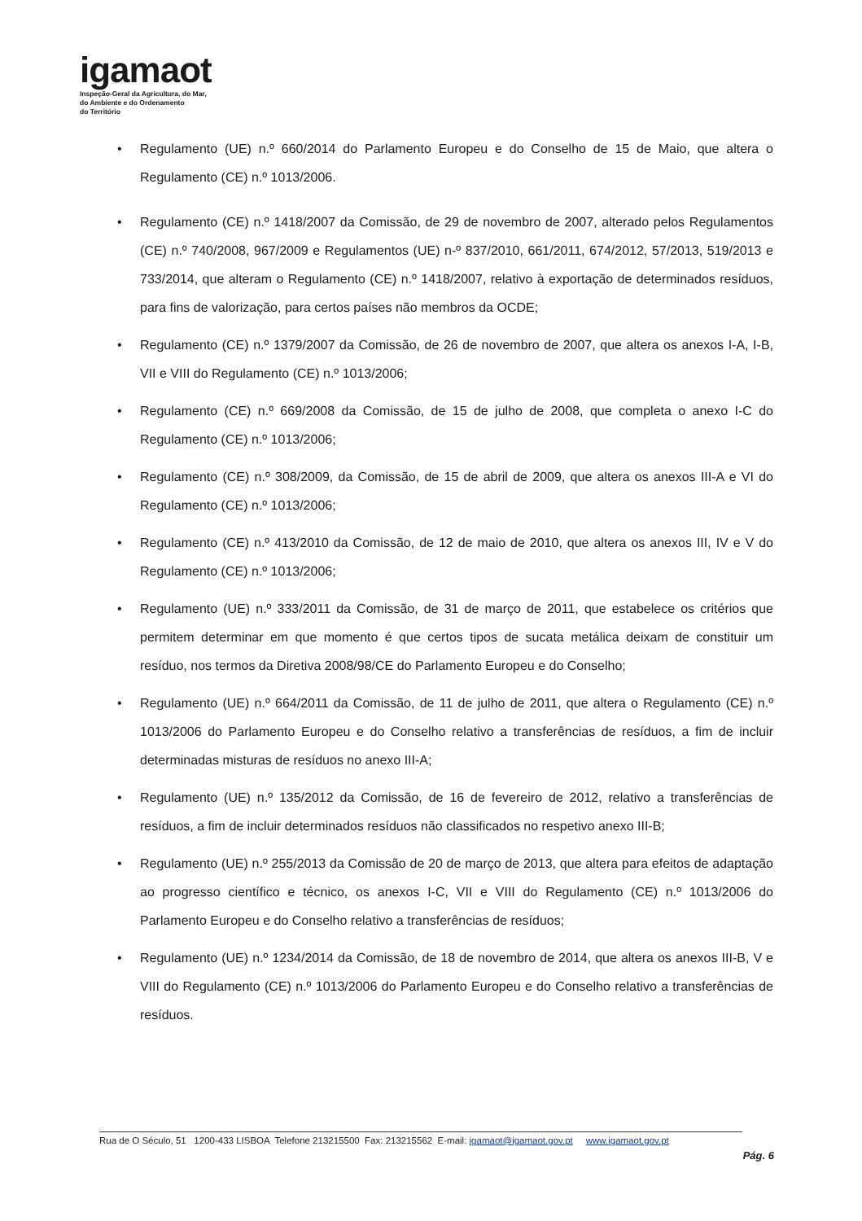igamaot
Inspeção-Geral da Agricultura, do Mar,
do Ambiente e do Ordenamento
do Território
• Regulamento (UE) n.º 660/2014 do Parlamento Europeu e do Conselho de 15 de Maio, que altera o Regulamento (CE) n.º 1013/2006.
• Regulamento (CE) n.º 1418/2007 da Comissão, de 29 de novembro de 2007, alterado pelos Regulamentos (CE) n.º 740/2008, 967/2009 e Regulamentos (UE) n-º 837/2010, 661/2011, 674/2012, 57/2013, 519/2013 e 733/2014, que alteram o Regulamento (CE) n.º 1418/2007, relativo à exportação de determinados resíduos, para fins de valorização, para certos países não membros da OCDE;
• Regulamento (CE) n.º 1379/2007 da Comissão, de 26 de novembro de 2007, que altera os anexos I-A, I-B, VII e VIII do Regulamento (CE) n.º 1013/2006;
• Regulamento (CE) n.º 669/2008 da Comissão, de 15 de julho de 2008, que completa o anexo I-C do Regulamento (CE) n.º 1013/2006;
• Regulamento (CE) n.º 308/2009, da Comissão, de 15 de abril de 2009, que altera os anexos III-A e VI do Regulamento (CE) n.º 1013/2006;
• Regulamento (CE) n.º 413/2010 da Comissão, de 12 de maio de 2010, que altera os anexos III, IV e V do Regulamento (CE) n.º 1013/2006;
• Regulamento (UE) n.º 333/2011 da Comissão, de 31 de março de 2011, que estabelece os critérios que permitem determinar em que momento é que certos tipos de sucata metálica deixam de constituir um resíduo, nos termos da Diretiva 2008/98/CE do Parlamento Europeu e do Conselho;
• Regulamento (UE) n.º 664/2011 da Comissão, de 11 de julho de 2011, que altera o Regulamento (CE) n.º 1013/2006 do Parlamento Europeu e do Conselho relativo a transferências de resíduos, a fim de incluir determinadas misturas de resíduos no anexo III-A;
• Regulamento (UE) n.º 135/2012 da Comissão, de 16 de fevereiro de 2012, relativo a transferências de resíduos, a fim de incluir determinados resíduos não classificados no respetivo anexo III-B;
• Regulamento (UE) n.º 255/2013 da Comissão de 20 de março de 2013, que altera para efeitos de adaptação ao progresso científico e técnico, os anexos I-C, VII e VIII do Regulamento (CE) n.º 1013/2006 do Parlamento Europeu e do Conselho relativo a transferências de resíduos;
• Regulamento (UE) n.º 1234/2014 da Comissão, de 18 de novembro de 2014, que altera os anexos III-B, V e VIII do Regulamento (CE) n.º 1013/2006 do Parlamento Europeu e do Conselho relativo a transferências de resíduos.
Rua de O Século, 51 1200-433 LISBOA Telefone 213215500 Fax: 213215562 E-mail: igamaot@igamaot.gov.pt www.igamaot.gov.pt
Pág. 6